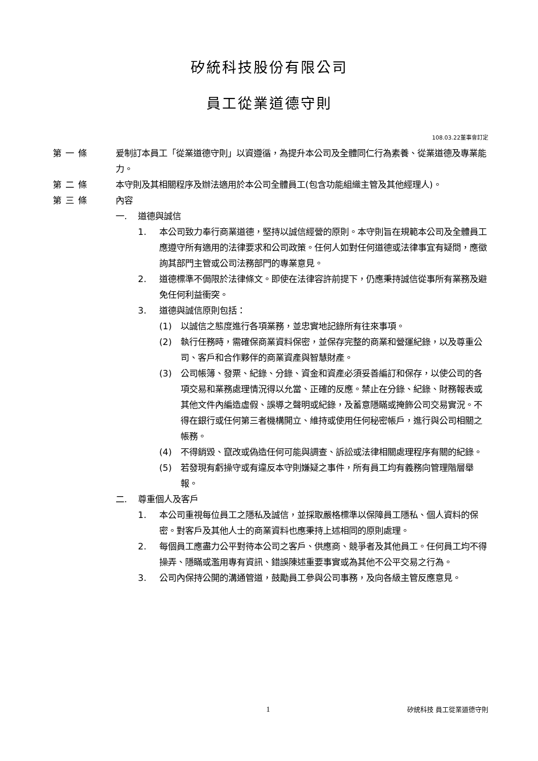矽統科技股份有限公司
員工從業道德守則
108.03.22董事會訂定
第一條 爰制訂本員工「從業道德守則」以資遵循，為提升本公司及全體同仁行為素養、從業道德及專業能力。
第二條 本守則及其相關程序及辦法適用於本公司全體員工(包含功能組織主管及其他經理人)。
第三條 內容
一. 道德與誠信
1. 本公司致力奉行商業道德，堅持以誠信經營的原則。本守則旨在規範本公司及全體員工應遵守所有適用的法律要求和公司政策。任何人如對任何道德或法律事宜有疑問，應徵詢其部門主管或公司法務部門的專業意見。
2. 道德標準不侷限於法律條文。即使在法律容許前提下，仍應秉持誠信從事所有業務及避免任何利益衝突。
3. 道德與誠信原則包括：
(1) 以誠信之態度進行各項業務，並忠實地記錄所有往來事項。
(2) 執行任務時，需確保商業資料保密，並保存完整的商業和營運紀錄，以及尊重公司、客戶和合作夥伴的商業資產與智慧財產。
(3) 公司帳簿、發票、紀錄、分錄、資金和資產必須妥善編訂和保存，以使公司的各項交易和業務處理情況得以允當、正確的反應。禁止在分錄、紀錄、財務報表或其他文件內編造虛假、誤導之聲明或紀錄，及蓄意隱瞞或掩飾公司交易實況。不得在銀行或任何第三者機構開立、維持或使用任何秘密帳戶，進行與公司相關之帳務。
(4) 不得銷毀、竄改或偽造任何可能與調查、訴訟或法律相關處理程序有關的紀錄。
(5) 若發現有虧操守或有違反本守則嫌疑之事件，所有員工均有義務向管理階層舉報。
二. 尊重個人及客戶
1. 本公司重視每位員工之隱私及誠信，並採取嚴格標準以保障員工隱私、個人資料的保密。對客戶及其他人士的商業資料也應秉持上述相同的原則處理。
2. 每個員工應盡力公平對待本公司之客戶、供應商、競爭者及其他員工。任何員工均不得操弄、隱瞞或濫用專有資訊、錯誤陳述重要事實或為其他不公平交易之行為。
3. 公司內保持公開的溝通管道，鼓勵員工參與公司事務，及向各級主管反應意見。
1
矽統科技 員工從業道德守則